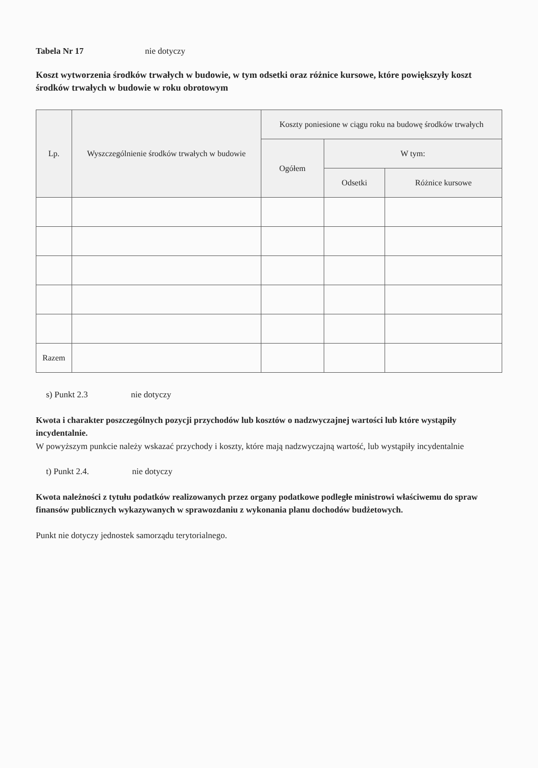Tabela Nr 17 nie dotyczy
Koszt wytworzenia środków trwałych w budowie, w tym odsetki oraz różnice kursowe, które powiększyły koszt środków trwałych w budowie w roku obrotowym
| Lp. | Wyszczególnienie środków trwałych w budowie | Koszty poniesione w ciągu roku na budowę środków trwałych | | |
| --- | --- | --- | --- | --- |
| | | Ogółem | W tym: | |
| | | | Odsetki | Różnice kursowe |
| Razem | | | | |
s) Punkt 2.3 nie dotyczy
Kwota i charakter poszczególnych pozycji przychodów lub kosztów o nadzwyczajnej wartości lub które wystąpiły incydentalnie.
W powyższym punkcie należy wskazać przychody i koszty, które mają nadzwyczajną wartość, lub wystąpiły incydentalnie
t) Punkt 2.4. nie dotyczy
Kwota należności z tytułu podatków realizowanych przez organy podatkowe podległe ministrowi właściwemu do spraw finansów publicznych wykazywanych w sprawozdaniu z wykonania planu dochodów budżetowych.
Punkt nie dotyczy jednostek samorządu terytorialnego.